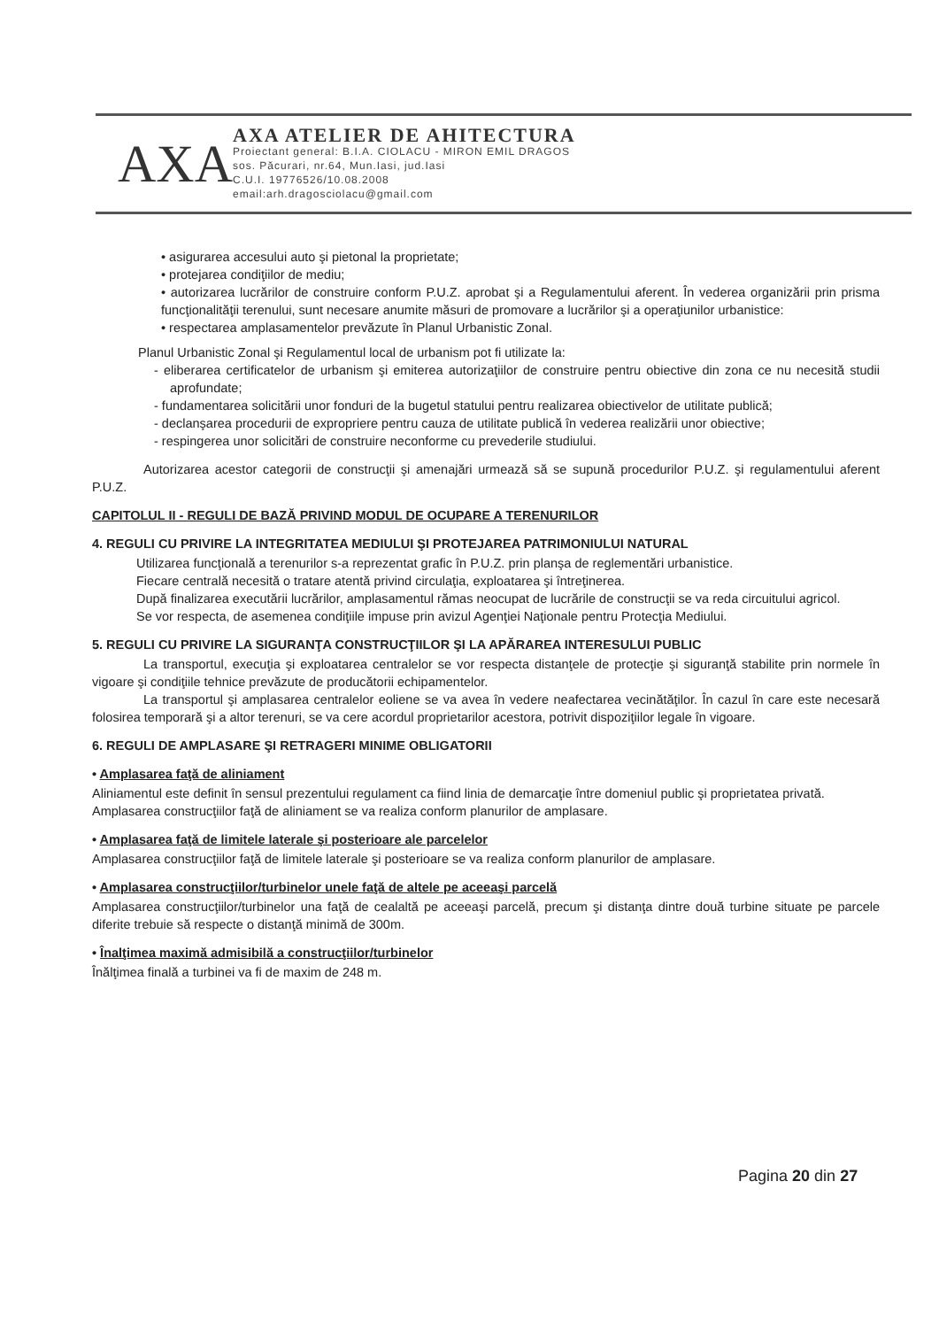AXA
AXA ATELIER DE AHITECTURA
Proiectant general: B.I.A. CIOLACU - MIRON EMIL DRAGOS
sos. Păcurari, nr.64, Mun.Iasi, jud.Iasi
C.U.I. 19776526/10.08.2008
email:arh.dragosciolacu@gmail.com
• asigurarea accesului auto şi pietonal la proprietate;
• protejarea condiţiilor de mediu;
• autorizarea lucrărilor de construire conform P.U.Z. aprobat şi a Regulamentului aferent. În vederea organizării prin prisma funcţionalităţii terenului, sunt necesare anumite măsuri de promovare a lucrărilor şi a operaţiunilor urbanistice:
• respectarea amplasamentelor prevăzute în Planul Urbanistic Zonal.
Planul Urbanistic Zonal şi Regulamentul local de urbanism pot fi utilizate la:
- eliberarea certificatelor de urbanism şi emiterea autorizaţiilor de construire pentru obiective din zona ce nu necesită studii aprofundate;
- fundamentarea solicitării unor fonduri de la bugetul statului pentru realizarea obiectivelor de utilitate publică;
- declanşarea procedurii de expropriere pentru cauza de utilitate publică în vederea realizării unor obiective;
- respingerea unor solicitări de construire neconforme cu prevederile studiului.
Autorizarea acestor categorii de construcţii şi amenajări urmează să se supună procedurilor P.U.Z. şi regulamentului aferent P.U.Z.
CAPITOLUL II - REGULI DE BAZĂ PRIVIND MODUL DE OCUPARE A TERENURILOR
4. REGULI CU PRIVIRE LA INTEGRITATEA MEDIULUI ŞI PROTEJAREA PATRIMONIULUI NATURAL
Utilizarea funcţională a terenurilor s-a reprezentat grafic în P.U.Z. prin planşa de reglementări urbanistice.
Fiecare centrală necesită o tratare atentă privind circulaţia, exploatarea şi întreţinerea.
După finalizarea executării lucrărilor, amplasamentul rămas neocupat de lucrările de construcţii se va reda circuitului agricol.
Se vor respecta, de asemenea condiţiile impuse prin avizul Agenţiei Naţionale pentru Protecţia Mediului.
5. REGULI CU PRIVIRE LA SIGURANŢA CONSTRUCŢIILOR ŞI LA APĂRAREA INTERESULUI PUBLIC
La transportul, execuţia şi exploatarea centralelor se vor respecta distanţele de protecţie şi siguranţă stabilite prin normele în vigoare şi condiţiile tehnice prevăzute de producătorii echipamentelor.
La transportul şi amplasarea centralelor eoliene se va avea în vedere neafectarea vecinătăţilor. În cazul în care este necesară folosirea temporară şi a altor terenuri, se va cere acordul proprietarilor acestora, potrivit dispoziţiilor legale în vigoare.
6. REGULI DE AMPLASARE ŞI RETRAGERI MINIME OBLIGATORII
• Amplasarea faţă de aliniament
Aliniamentul este definit în sensul prezentului regulament ca fiind linia de demarcaţie între domeniul public şi proprietatea privată.
Amplasarea construcţiilor faţă de aliniament se va realiza conform planurilor de amplasare.
• Amplasarea faţă de limitele laterale şi posterioare ale parcelelor
Amplasarea construcţiilor faţă de limitele laterale şi posterioare se va realiza conform planurilor de amplasare.
• Amplasarea construcţiilor/turbinelor unele faţă de altele pe aceeaşi parcelă
Amplasarea construcţiilor/turbinelor una faţă de cealaltă pe aceeaşi parcelă, precum şi distanţa dintre două turbine situate pe parcele diferite trebuie să respecte o distanţă minimă de 300m.
• Înalţimea maximă admisibilă a construcţiilor/turbinelor
Înălţimea finală a turbinei va fi de maxim de 248 m.
Pagina 20 din 27